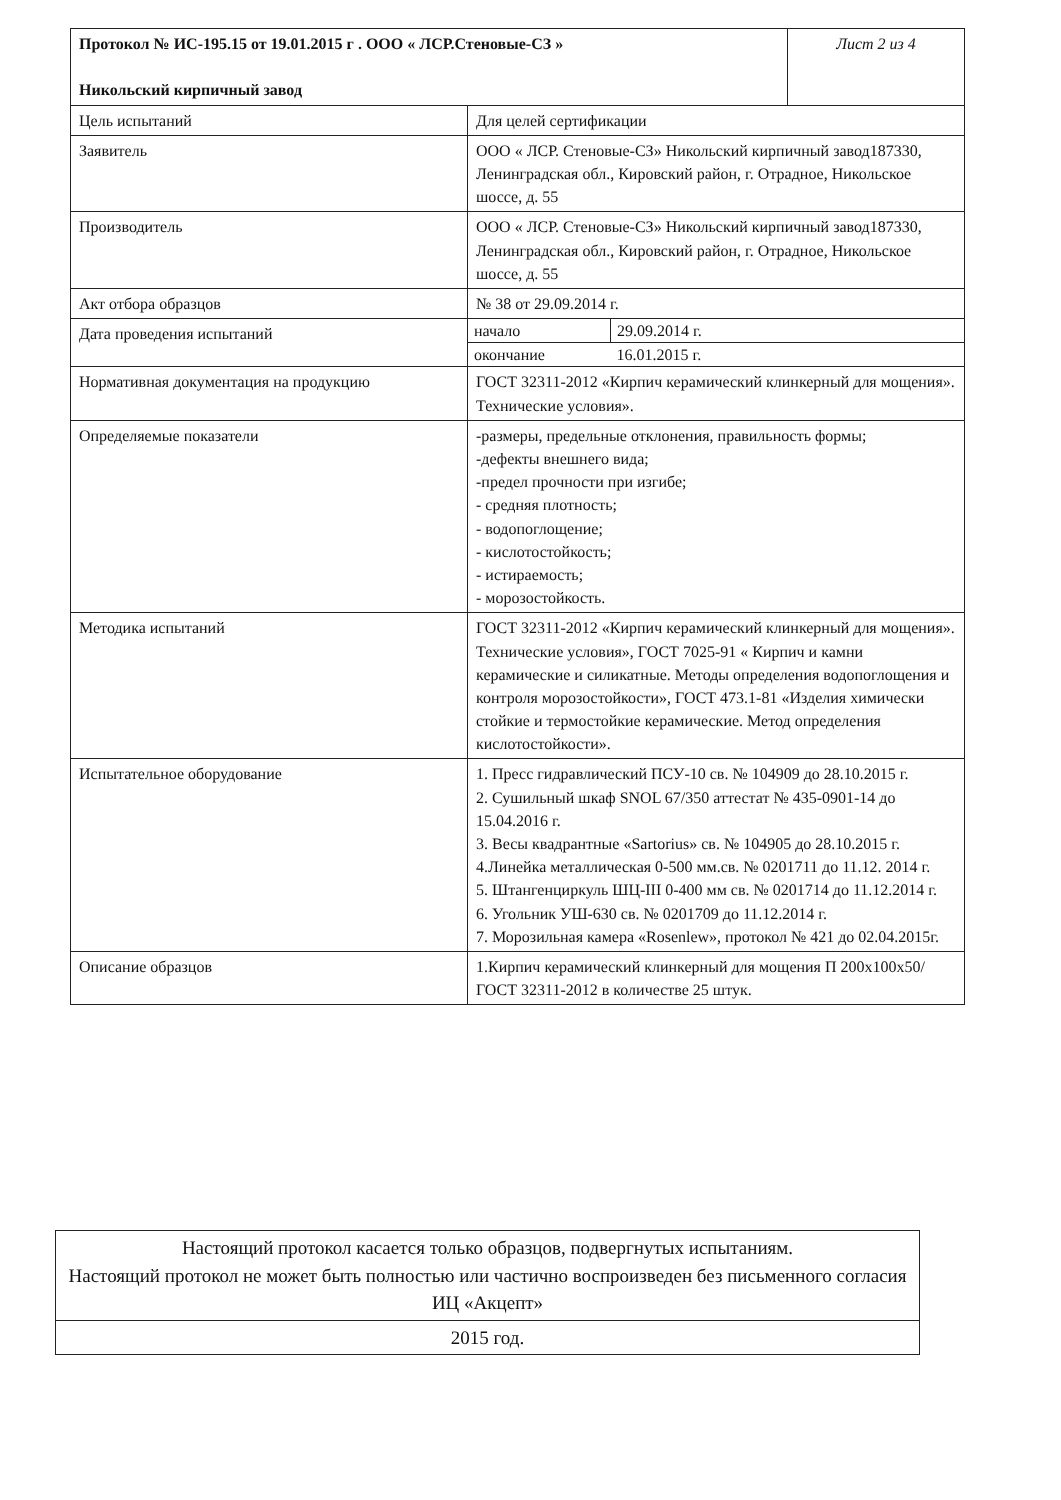| Протокол № ИС-195.15 от 19.01.2015 г . ООО « ЛСР.Стеновые-СЗ » Никольский кирпичный завод | | Лист 2 из 4 |
| Цель испытаний | Для целей сертификации | |
| Заявитель | ООО « ЛСР. Стеновые-СЗ» Никольский кирпичный завод187330, Ленинградская обл., Кировский район, г. Отрадное, Никольское шоссе, д. 55 | |
| Производитель | ООО « ЛСР. Стеновые-СЗ» Никольский кирпичный завод187330, Ленинградская обл., Кировский район, г. Отрадное, Никольское шоссе, д. 55 | |
| Акт отбора образцов | № 38 от 29.09.2014 г. | |
| Дата проведения испытаний | / начало / 29.09.2014 г. / / окончание / 16.01.2015 г. / | |
| Нормативная документация на продукцию | ГОСТ 32311-2012 «Кирпич керамический клинкерный для мощения». Технические условия». | |
| Определяемые показатели | -размеры, предельные отклонения, правильность формы; -дефекты внешнего вида; -предел прочности при изгибе; - средняя плотность; - водопоглощение; - кислотостойкость; - истираемость; - морозостойкость. | |
| Методика испытаний | ГОСТ 32311-2012 «Кирпич керамический клинкерный для мощения». Технические условия», ГОСТ 7025-91 « Кирпич и камни керамические и силикатные. Методы определения водопоглощения и контроля морозостойкости», ГОСТ 473.1-81 «Изделия химически стойкие и термостойкие керамические. Метод определения кислотостойкости». | |
| Испытательное оборудование | 1. Пресс гидравлический ПСУ-10 св. № 104909 до 28.10.2015 г. 2. Сушильный шкаф SNOL 67/350 аттестат № 435-0901-14 до 15.04.2016 г. 3. Весы квадрантные «Sartorius» св. № 104905 до 28.10.2015 г. 4.Линейка металлическая 0-500 мм.св. № 0201711 до 11.12. 2014 г. 5. Штангенциркуль ШЦ-III 0-400 мм св. № 0201714 до 11.12.2014 г. 6. Угольник УШ-630 св. № 0201709 до 11.12.2014 г. 7. Морозильная камера «Rosenlew», протокол № 421 до 02.04.2015г. | |
| Описание образцов | 1.Кирпич керамический клинкерный для мощения П 200х100х50/ГОСТ 32311-2012 в количестве 25 штук. | |
| Настоящий протокол касается только образцов, подвергнутых испытаниям. Настоящий протокол не может быть полностью или частично воспроизведен без письменного согласия ИЦ «Акцепт» |
| 2015 год. |